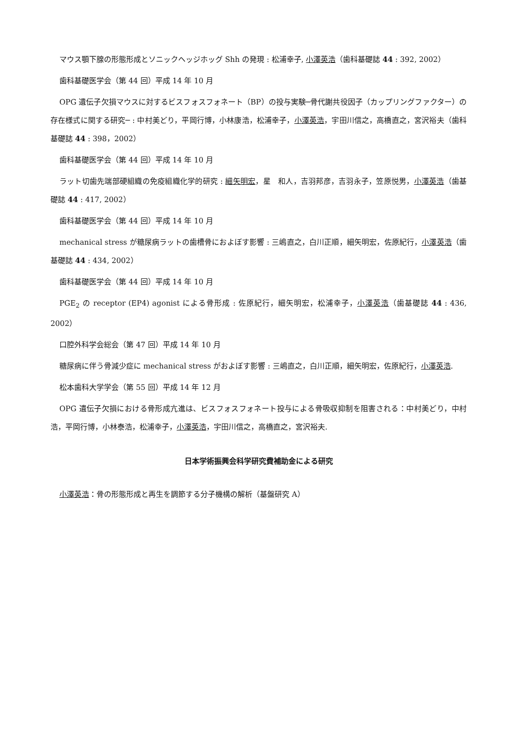マウス顎下腺の形態形成とソニックヘッジホッグ Shh の発現 : 松浦幸子, 小澤英浩（歯科基礎誌 44 : 392, 2002）
歯科基礎医学会（第 44 回）平成 14 年 10 月
OPG 遺伝子欠損マウスに対するビスフォスフォネート（BP）の投与実験─骨代謝共役因子（カップリングファクター）の存在様式に関する研究─ : 中村美どり，平岡行博，小林康浩，松浦幸子，小澤英浩，宇田川信之，高橋直之，宮沢裕夫（歯科基礎誌 44 : 398，2002）
歯科基礎医学会（第 44 回）平成 14 年 10 月
ラット切歯先端部硬組織の免疫組織化学的研究 : 細矢明宏，星　和人，吉羽邦彦，吉羽永子，笠原悦男，小澤英浩（歯基礎誌 44 : 417, 2002）
歯科基礎医学会（第 44 回）平成 14 年 10 月
mechanical stress が糖尿病ラットの歯槽骨におよぼす影響 : 三嶋直之，白川正順，細矢明宏，佐原紀行，小澤英浩（歯基礎誌 44 : 434, 2002）
歯科基礎医学会（第 44 回）平成 14 年 10 月
PGE<sub>2</sub> の receptor (EP4) agonist による骨形成 : 佐原紀行，細矢明宏，松浦幸子，小澤英浩（歯基礎誌 44 : 436, 2002）
口腔外科学会総会（第 47 回）平成 14 年 10 月
糖尿病に伴う骨減少症に mechanical stress がおよぼす影響 : 三嶋直之，白川正順，細矢明宏，佐原紀行，小澤英浩.
松本歯科大学学会（第 55 回）平成 14 年 12 月
OPG 遺伝子欠損における骨形成亢進は、ビスフォスフォネート投与による骨吸収抑制を阻害される：中村美どり，中村　浩，平岡行博，小林泰浩，松浦幸子，小澤英浩，宇田川信之，高橋直之，宮沢裕夫.
日本学術振興会科学研究費補助金による研究
小澤英浩：骨の形態形成と再生を調節する分子機構の解析（基盤研究 A）